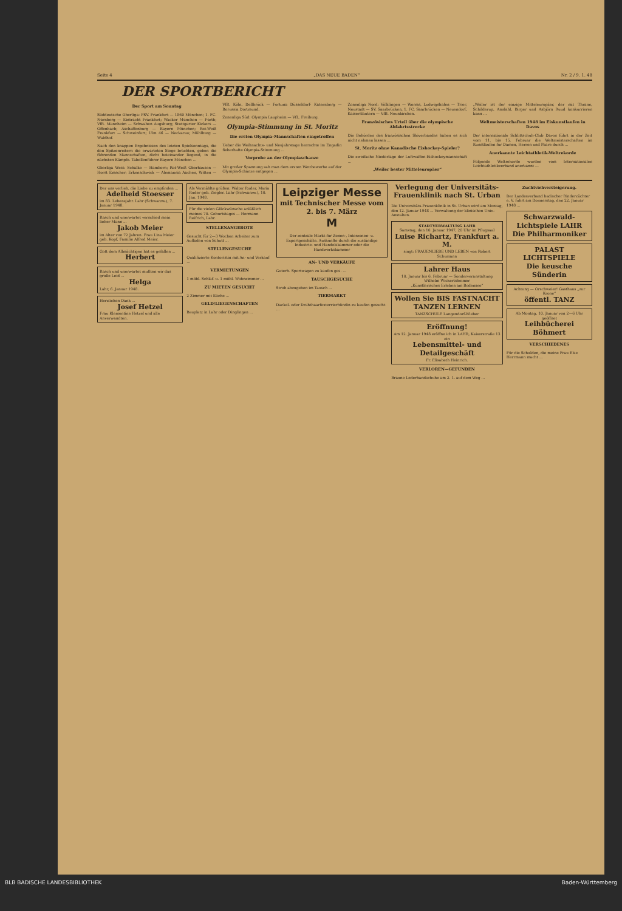Seite 4 „DAS NEUE BADEN“Nr. 2 / 9. 1. 48
DER SPORTBERICHT
Der Sport am Sonntag
Süddeutsche Oberliga: FSV. Frankfurt — 1860 München; 1. FC. Nürnberg — Eintracht Frankfurt; Wacker München — Fürth; VfR. Mannheim — Schwaben Augsburg; Stuttgarter Kickers — Offenbach; Aschaffenburg — Bayern München; Rot-Weiß Frankfurt — Schweinfurt; Ulm 46 — Neckarau; Mühlburg — Waldhof.
Nach den knappen Ergebnissen des letzten Spielsonntags, die den Spitzenreitern die erwarteten Siege brachten, geben die führenden Mannschaften, dicht beieinander liegend, in die nächsten Kämpfe. Tabellenführer Bayern München ...
Oberliga West: Schalke — Hamborn; Rot-Weiß Oberhausen — Horst Emscher; Erkenschwick — Alemannia Aachen, Witten — VfR. Köln, Dellbrück — Fortuna Düsseldorf- Katernberg — Borussia Dortmund.
Zonenliga Süd: Olympia Laupheim — VfL. Freiburg.
Olympia-Stimmung in St. Moritz
Die ersten Olympia-Mannschaften eingetroffen
Ueber die Weihnachts- und Neujahrstage herrschte im Engadin fieberhafte Olympia-Stimmung ...
Vorprobe an der Olympiaschanze
Mit großer Spannung sah man dem ersten Wettbewerbe auf der Olympia-Schanze entgegen ...
Zonenliga Nord: Völklingen — Worms, Ludwigshafen — Trier, Neustadt — SV. Saarbrücken, 1. FC. Saarbrücken — Neuendorf, Kaiserslautern — VfB. Neunkirchen.
Französisches Urteil über die olympische Abfahrtsstrecke
Die Behörden des französischen Skiverbandes haben es sich nicht nehmen lassen ...
St. Moritz ohne Kanadische Eishockey-Spieler?
Die zweifache Niederlage der Luftwaffen-Eishockeymannschaft ...
„Weiler bester Mitteleuropäer“
„Weiler ist der einzige Mitteleuropäer, der mit Thrane, Schilderup, Amdahl, Birger und Asbjörn Ruud konkurrieren kann ...
Weltmeisterschaften 1948 im Eiskunstlaufen in Davos
Der internationale Schlittschuh-Club Davos führt in der Zeit vom 11. bis 15. Februar die Weltmeisterschaften im Kunstlaufen für Damen, Herren und Paare durch ...
Anerkannte Leichtathletik-Weltrekorde
Folgende Weltrekorde wurden vom Internationalen Leichtathletikverband anerkannt ...
Der uns verlieh, die Liebe zu empfinden ...
Adelheid Stoesser
im 83. Lebensjahr. Lahr (Schwarzw.), 7. Januar 1948.
Rasch und unerwartet verschied mein lieber Mann ...
Jakob Meier
im Alter von 72 Jahren. Frau Lina Meier geb. Kopf, Familie Alfred Meier.
Gott dem Allmächtigen hat es gefallen ...
Herbert
Rasch und unerwartet mußten wir das große Leid ...
Helga
Lahr, 6. Januar 1948.
Herzlichen Dank ...
Josef Hetzel
Frau Klementine Hetzel und alle Anverwandten.
Als Vermählte grüßen: Walter Ruder, Maria Ruder geb. Ziegler. Lahr (Schwarzw.), 10. Jan. 1948.
Für die vielen Glückwünsche anläßlich meines 70. Geburtstages ... Hermann Reifrich, Lahr.
STELLENANGEBOTE
Gesucht für 2—3 Wochen Arbeiter zum Aufladen von Schutt ...
STELLENGESUCHE
Qualifizierte Kontoristin mit An- und Verkauf ...
VERMIETUNGEN
1 möbl. Schlaf- u. 1 möbl. Wohnzimmer ...
ZU MIETEN GESUCHT
2 Zimmer mit Küche ...
GELD/LIEGENSCHAFTEN
Bauplatz in Lahr oder Dinglingen ...
Leipziger Messe
mit Technischer Messe vom 2. bis 7. März
M
Der zentrale Markt für Zonen-, Interzonen- u. Exportgeschäfte. Auskünfte durch die zuständige Industrie- und Handelskammer oder die Handwerkskammer
AN- UND VERKÄUFE
Guterh. Sportwagen zu kaufen ges. ...
TAUSCHGESUCHE
Stroh abzugeben im Tausch ...
TIERMARKT
Dackel- oder Drahthaarfoxterrierhündin zu kaufen gesucht ...
Verlegung der Universitäts-Frauenklinik nach St. Urban
Die Universitäts-Frauenklinik in St. Urban wird am Montag, den 12. Januar 1948 ... Verwaltung der klinischen Univ.-Anstalten.
STADTVERWALTUNG LAHR
Samstag, den 10. Januar 1947, 20 Uhr im Pflugsaal
Luise Richartz, Frankfurt a. M.
singt: FRAUENLIEBE UND LEBEN von Robert Schumann
Lahrer Haus
10. Januar bis 6. Februar — Sonderveranstaltung Wilhelm Wickertsheimer
„Künstlerisches Erleben am Bodensee“
Wollen Sie BIS FASTNACHT TANZEN LERNEN
TANZSCHULE Langendorf-Wieber
Eröffnung!
Am 12. Januar 1948 eröffne ich in LAHR, Kaiserstraße 13 ein
Lebensmittel- und Detailgeschäft
Fr. Elisabeth Heinrich.
VERLOREN—GEFUNDEN
Braune Lederhandschuhe am 2. 1. auf dem Weg ...
Zuchtviehversteigerung.
Der Landesverband badischer Rinderzüchter e. V. führt am Donnerstag, den 22. Januar 1948 ...
Schwarzwald-Lichtspiele LAHR
Die Philharmoniker
PALAST LICHTSPIELE
Die keusche Sünderin
Achtung — Orschweier! Gasthaus „zur Krone“
öffentl. TANZ
Ab Montag, 10. Januar von 2—6 Uhr geöffnet
Leihbücherei Böhmert
VERSCHIEDENES
Für die Schulden, die meine Frau Else Herrmann macht ...
BLB BADISCHE LANDESBIBLIOTHEK Baden-Württemberg